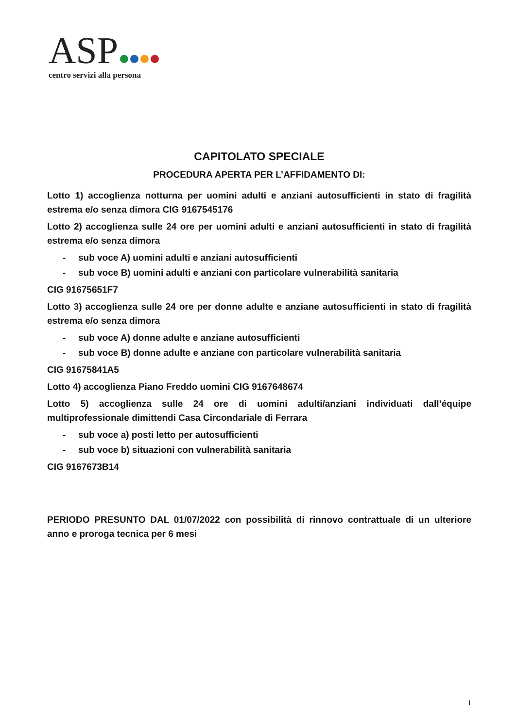ASP
centro servizi alla persona
CAPITOLATO SPECIALE
PROCEDURA APERTA PER L’AFFIDAMENTO DI:
Lotto 1) accoglienza notturna per uomini adulti e anziani autosufficienti in stato di fragilità estrema e/o senza dimora CIG 9167545176
Lotto 2) accoglienza sulle 24 ore per uomini adulti e anziani autosufficienti in stato di fragilità estrema e/o senza dimora
- sub voce A) uomini adulti e anziani autosufficienti
- sub voce B) uomini adulti e anziani con particolare vulnerabilità sanitaria
CIG 91675651F7
Lotto 3) accoglienza sulle 24 ore per donne adulte e anziane autosufficienti in stato di fragilità estrema e/o senza dimora
- sub voce A) donne adulte e anziane autosufficienti
- sub voce B) donne adulte e anziane con particolare vulnerabilità sanitaria
CIG 91675841A5
Lotto 4) accoglienza Piano Freddo uomini CIG 9167648674
Lotto 5) accoglienza sulle 24 ore di uomini adulti/anziani individuati dall’équipe multiprofessionale dimittendi Casa Circondariale di Ferrara
- sub voce a) posti letto per autosufficienti
- sub voce b) situazioni con vulnerabilità sanitaria
CIG 9167673B14
PERIODO PRESUNTO DAL 01/07/2022 con possibilità di rinnovo contrattuale di un ulteriore anno e proroga tecnica per 6 mesi
1